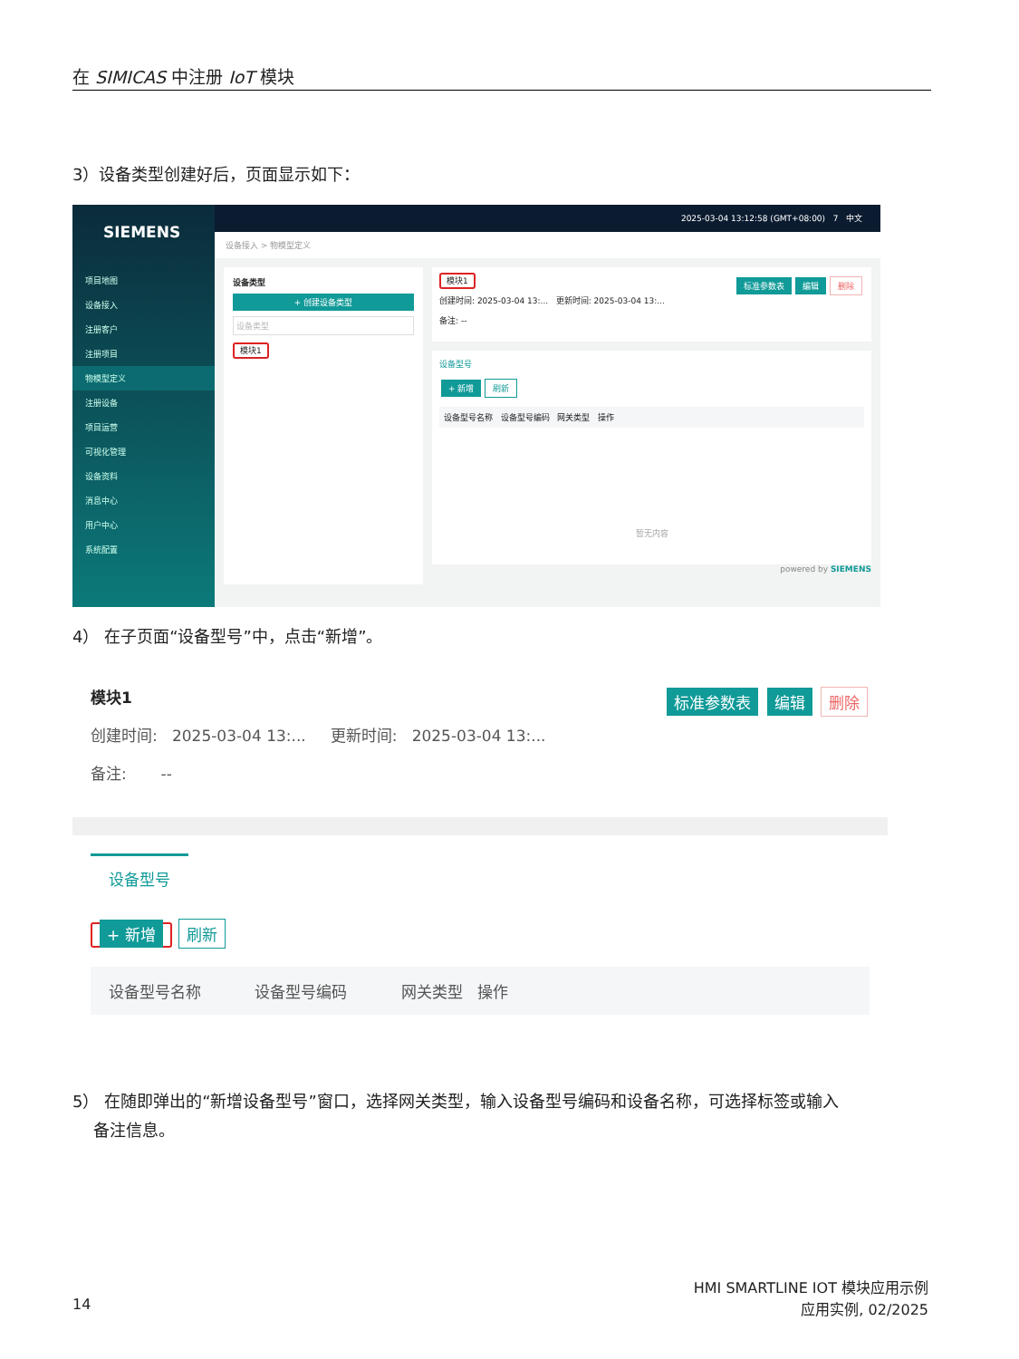在 SIMICAS 中注册 IoT 模块
3）设备类型创建好后，页面显示如下：
SIEMENS
项目地图
设备接入
注册客户
注册项目
物模型定义
注册设备
项目运营
可视化管理
设备资料
消息中心
用户中心
系统配置
2025-03-04 13:12:58 (GMT+08:00) 7 中文
设备接入 > 物模型定义
设备类型
+ 创建设备类型
设备类型
模块1
模块1 标准参数表 编辑 删除
创建时间: 2025-03-04 13:... 更新时间: 2025-03-04 13:...
备注: --
设备型号
+ 新增 刷新
设备型号名称 设备型号编码 网关类型 操作
暂无内容
powered by SIEMENS
4） 在子页面“设备型号”中，点击“新增”。
模块1 标准参数表 编辑 删除
创建时间: 2025-03-04 13:... 更新时间: 2025-03-04 13:...
备注: --
设备型号
+ 新增 刷新
设备型号名称 设备型号编码 网关类型 操作
5） 在随即弹出的“新增设备型号”窗口，选择网关类型，输入设备型号编码和设备名称，可选择标签或输入
备注信息。
14
HMI SMARTLINE IOT 模块应用示例
应用实例, 02/2025